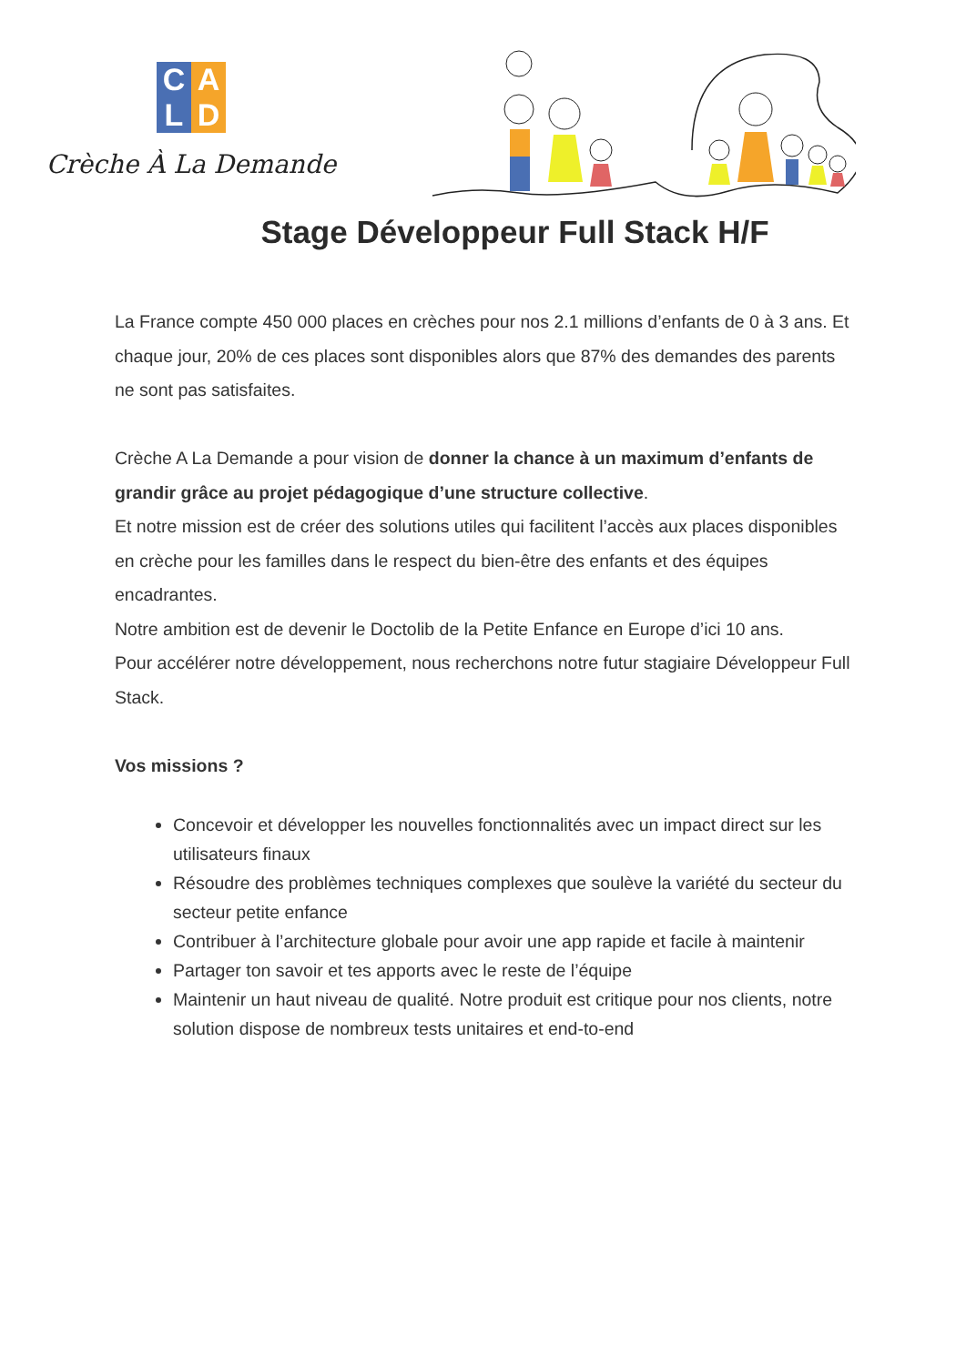C
A
L
D
Crèche À La Demande
Stage Développeur Full Stack H/F
La France compte 450 000 places en crèches pour nos 2.1 millions d’enfants de 0 à 3 ans. Et chaque jour, 20% de ces places sont disponibles alors que 87% des demandes des parents ne sont pas satisfaites.
Crèche A La Demande a pour vision de donner la chance à un maximum d’enfants de grandir grâce au projet pédagogique d’une structure collective.
Et notre mission est de créer des solutions utiles qui facilitent l’accès aux places disponibles en crèche pour les familles dans le respect du bien-être des enfants et des équipes encadrantes.
Notre ambition est de devenir le Doctolib de la Petite Enfance en Europe d’ici 10 ans.
Pour accélérer notre développement, nous recherchons notre futur stagiaire Développeur Full Stack.
Vos missions ?
Concevoir et développer les nouvelles fonctionnalités avec un impact direct sur les utilisateurs finaux
Résoudre des problèmes techniques complexes que soulève la variété du secteur du secteur petite enfance
Contribuer à l’architecture globale pour avoir une app rapide et facile à maintenir
Partager ton savoir et tes apports avec le reste de l’équipe
Maintenir un haut niveau de qualité. Notre produit est critique pour nos clients, notre solution dispose de nombreux tests unitaires et end-to-end